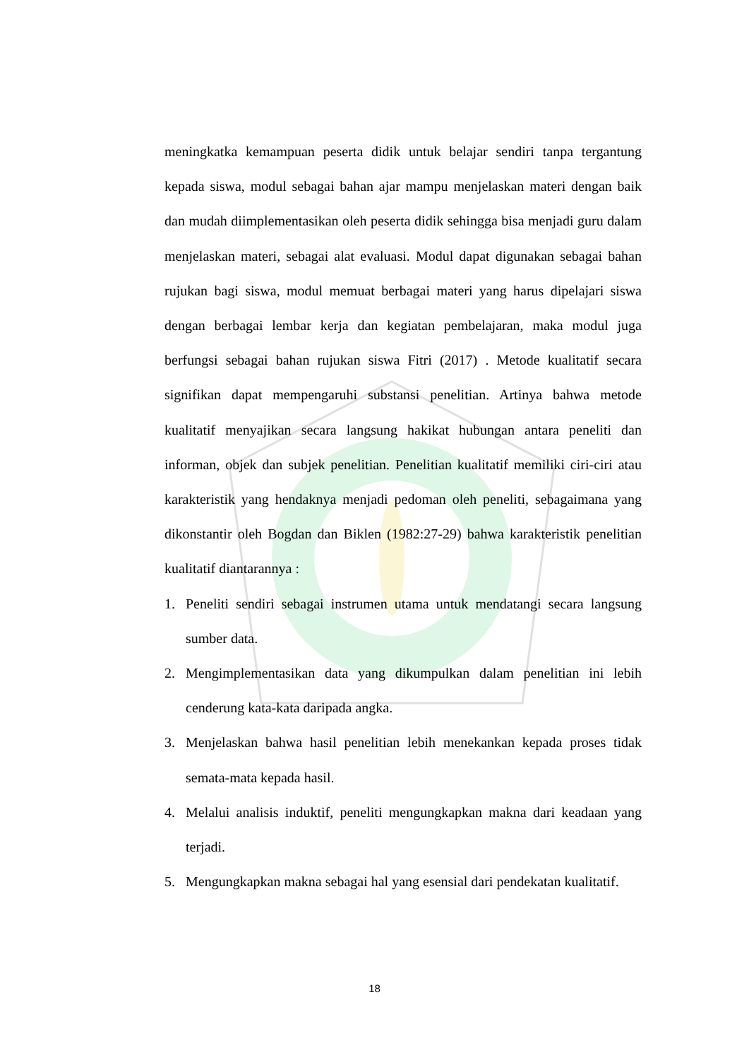meningkatka kemampuan peserta didik untuk belajar sendiri tanpa tergantung kepada siswa, modul sebagai bahan ajar mampu menjelaskan materi dengan baik dan mudah diimplementasikan oleh peserta didik sehingga bisa menjadi guru dalam menjelaskan materi, sebagai alat evaluasi. Modul dapat digunakan sebagai bahan rujukan bagi siswa, modul memuat berbagai materi yang harus dipelajari siswa dengan berbagai lembar kerja dan kegiatan pembelajaran, maka modul juga berfungsi sebagai bahan rujukan siswa Fitri (2017) . Metode kualitatif secara signifikan dapat mempengaruhi substansi penelitian. Artinya bahwa metode kualitatif menyajikan secara langsung hakikat hubungan antara peneliti dan informan, objek dan subjek penelitian. Penelitian kualitatif memiliki ciri-ciri atau karakteristik yang hendaknya menjadi pedoman oleh peneliti, sebagaimana yang dikonstantir oleh Bogdan dan Biklen (1982:27-29) bahwa karakteristik penelitian kualitatif diantarannya :
1. Peneliti sendiri sebagai instrumen utama untuk mendatangi secara langsung sumber data.
2. Mengimplementasikan data yang dikumpulkan dalam penelitian ini lebih cenderung kata-kata daripada angka.
3. Menjelaskan bahwa hasil penelitian lebih menekankan kepada proses tidak semata-mata kepada hasil.
4. Melalui analisis induktif, peneliti mengungkapkan makna dari keadaan yang terjadi.
5. Mengungkapkan makna sebagai hal yang esensial dari pendekatan kualitatif.
18